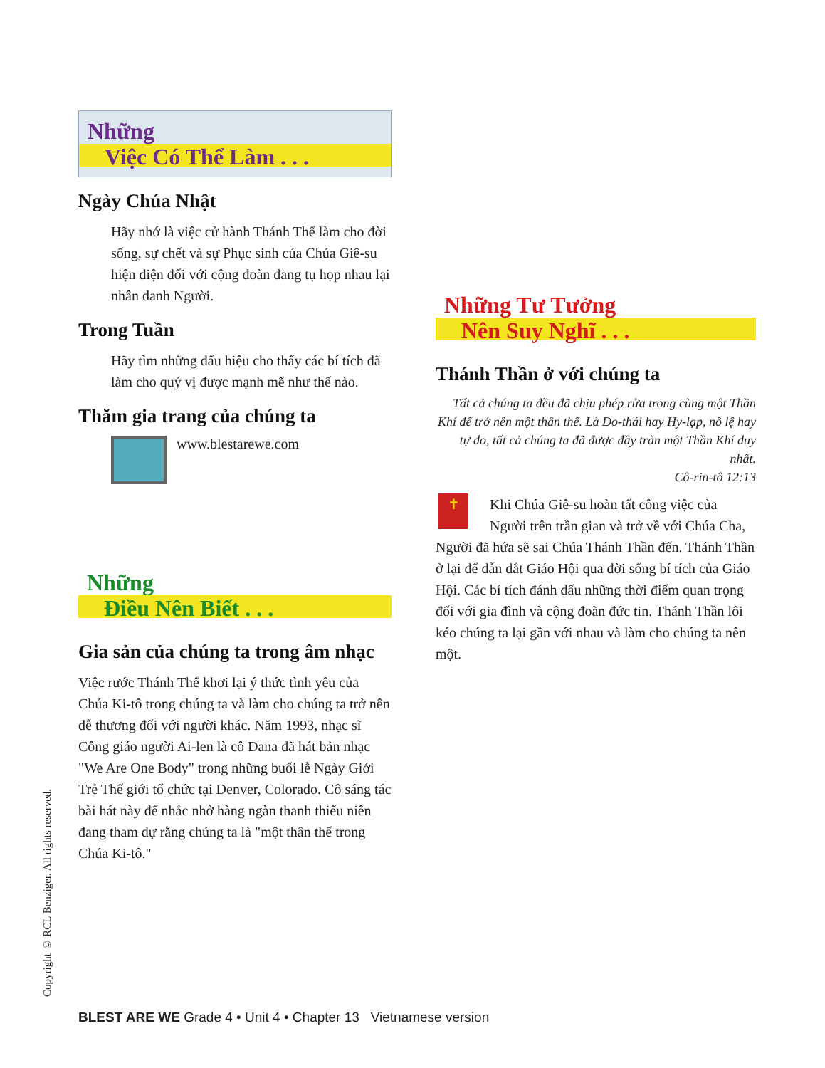Những
Việc Có Thể Làm . . .
Ngày Chúa Nhật
Hãy nhớ là việc cử hành Thánh Thể làm cho đời sống, sự chết và sự Phục sinh của Chúa Giê-su hiện diện đối với cộng đoàn đang tụ họp nhau lại nhân danh Người.
Trong Tuần
Hãy tìm những dấu hiệu cho thấy các bí tích đã làm cho quý vị được mạnh mẽ như thế nào.
Thăm gia trang của chúng ta
www.blestarewe.com
Những
Điều Nên Biết . . .
Gia sản của chúng ta trong âm nhạc
Việc rước Thánh Thể khơi lại ý thức tình yêu của Chúa Ki-tô trong chúng ta và làm cho chúng ta trở nên dễ thương đối với người khác. Năm 1993, nhạc sĩ Công giáo người Ai-len là cô Dana đã hát bản nhạc "We Are One Body" trong những buổi lễ Ngày Giới Trẻ Thế giới tổ chức tại Denver, Colorado. Cô sáng tác bài hát này để nhắc nhở hàng ngàn thanh thiếu niên đang tham dự rằng chúng ta là "một thân thể trong Chúa Ki-tô."
Những Tư Tưởng
Nên Suy Nghĩ . . .
Thánh Thần ở với chúng ta
Tất cả chúng ta đều đã chịu phép rửa trong cùng một Thần Khí để trở nên một thân thể. Là Do-thái hay Hy-lạp, nô lệ hay tự do, tất cả chúng ta đã được đầy tràn một Thần Khí duy nhất.
Cô-rin-tô 12:13
✝ Khi Chúa Giê-su hoàn tất công việc của Người trên trần gian và trở về với Chúa Cha, Người đã hứa sẽ sai Chúa Thánh Thần đến. Thánh Thần ở lại để dẫn dắt Giáo Hội qua đời sống bí tích của Giáo Hội. Các bí tích đánh dấu những thời điểm quan trọng đối với gia đình và cộng đoàn đức tin. Thánh Thần lôi kéo chúng ta lại gần với nhau và làm cho chúng ta nên một.
Copyright © RCL Benziger. All rights reserved.
BLEST ARE WE Grade 4 • Unit 4 • Chapter 13 Vietnamese version